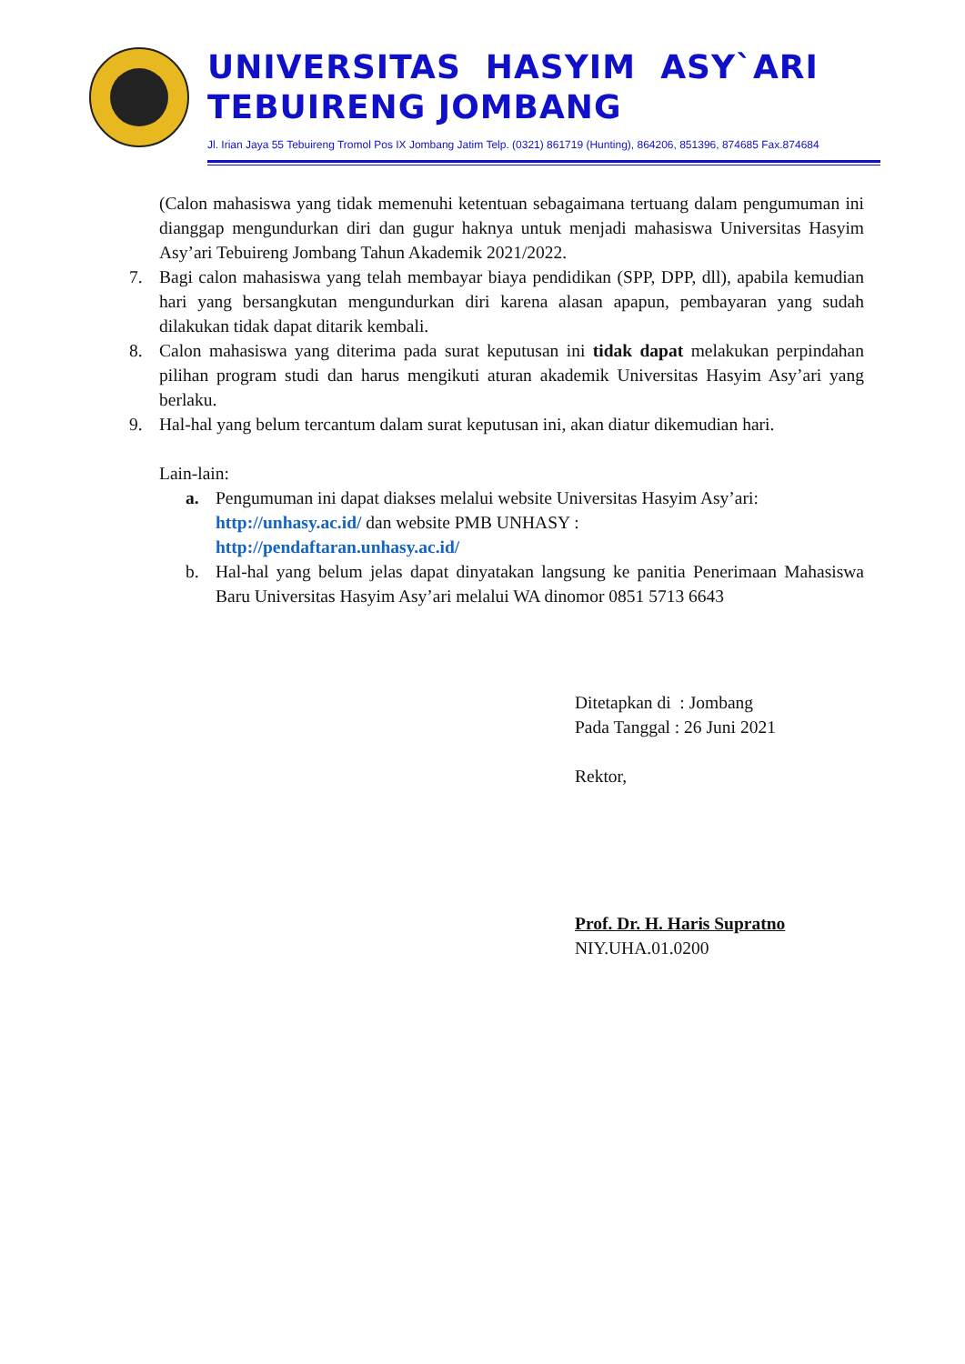UNIVERSITAS HASYIM ASY`ARI
TEBUIRENG JOMBANG
Jl. Irian Jaya 55 Tebuireng Tromol Pos IX Jombang Jatim Telp. (0321) 861719 (Hunting), 864206, 851396, 874685 Fax.874684
(Calon mahasiswa yang tidak memenuhi ketentuan sebagaimana tertuang dalam pengumuman ini dianggap mengundurkan diri dan gugur haknya untuk menjadi mahasiswa Universitas Hasyim Asy’ari Tebuireng Jombang Tahun Akademik 2021/2022.
7. Bagi calon mahasiswa yang telah membayar biaya pendidikan (SPP, DPP, dll), apabila kemudian hari yang bersangkutan mengundurkan diri karena alasan apapun, pembayaran yang sudah dilakukan tidak dapat ditarik kembali.
8. Calon mahasiswa yang diterima pada surat keputusan ini tidak dapat melakukan perpindahan pilihan program studi dan harus mengikuti aturan akademik Universitas Hasyim Asy’ari yang berlaku.
9. Hal-hal yang belum tercantum dalam surat keputusan ini, akan diatur dikemudian hari.
Lain-lain:
a. Pengumuman ini dapat diakses melalui website Universitas Hasyim Asy’ari: http://unhasy.ac.id/ dan website PMB UNHASY :
http://pendaftaran.unhasy.ac.id/
b. Hal-hal yang belum jelas dapat dinyatakan langsung ke panitia Penerimaan Mahasiswa Baru Universitas Hasyim Asy’ari melalui WA dinomor 0851 5713 6643
Ditetapkan di : Jombang
Pada Tanggal : 26 Juni 2021
Rektor,
Prof. Dr. H. Haris Supratno
NIY.UHA.01.0200